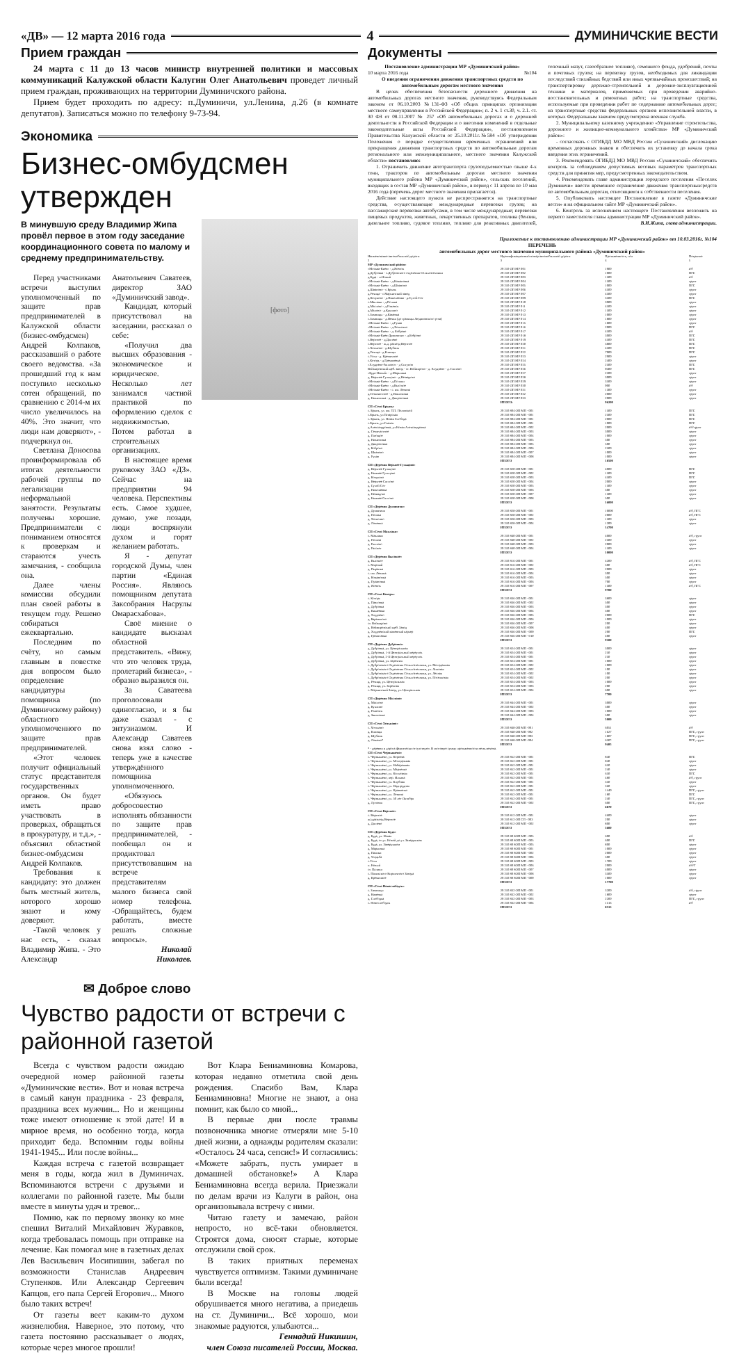«ДВ» — 12 марта 2016 года 4 ДУМИНИЧСКИЕ ВЕСТИ
Прием граждан
24 марта с 11 до 13 часов министр внутренней политики и массовых коммуникаций Калужской области Калугин Олег Анатольевич проведет личный прием граждан, проживающих на территории Думиничского района.
Прием будет проходить по адресу: п.Думиничи, ул.Ленина, д.26 (в комнате депутатов). Записаться можно по телефону 9-73-94.
Экономика
Бизнес-омбудсмен утвержден
[фото]
В минувшую среду Владимир Жипа провёл первое в этом году заседание координационного совета по малому и среднему предпринимательству.
Перед участниками встречи выступил уполномоченный по защите прав предпринимателей в Калужской области (бизнес-омбудсмен) Андрей Колпаков, рассказавший о работе своего ведомства. «За прошедший год к нам поступило несколько сотен обращений, по сравнению с 2014-м их число увеличилось на 40%. Это значит, что люди нам доверяют», - подчеркнул он.
Светлана Доносова проинформировала об итогах деятельности рабочей группы по легализации неформальной занятости. Результаты получены хорошие. Предприниматели с пониманием относятся к проверкам и стараются учесть замечания, - сообщила она.
Далее члены комиссии обсудили план своей работы в текущем году. Решено собираться ежеквартально.
Последним по счёту, но самым главным в повестке дня вопросом было определение кандидатуры помощника (по Думиничскому району) областного уполномоченного по защите прав предпринимателей.
«Этот человек получит официальный статус представителя государственных органов. Он будет иметь право участвовать в проверках, обращаться в прокуратуру, и т.д.», - объяснил областной бизнес-омбудсмен Андрей Колпаков.
Требования к кандидату: это должен быть местный житель, которого хорошо знают и кому доверяют.
-Такой человек у нас есть, - сказал Владимир Жипа. - Это Александр Анатольевич Саватеев, директор ЗАО «Думиничский завод».
Кандидат, который присутствовал на заседании, рассказал о себе:
«Получил два высших образования - экономическое и юридическое. Несколько лет занимался частной практикой по оформлению сделок с недвижимостью. Потом работал в строительных организациях.
В настоящее время руковожу ЗАО «ДЗ». Сейчас на предприятии 94 человека. Перспективы есть. Самое худшее, думаю, уже позади, люди воспрянули духом и горят желанием работать.
Я - депутат городской Думы, член партии «Единая Россия». Являюсь помощником депутата Заксобрания Насрулы Омарасхабова».
Своё мнение о кандидате высказал областной представитель. «Вижу, что это человек труда, пролетарий бизнеса», - образно выразился он.
За Саватеева проголосовали единогласно, и я бы даже сказал - с энтузиазмом. И Александр Саватеев снова взял слово - теперь уже в качестве утверждённого помощника уполномоченного.
«Обязуюсь добросовестно исполнять обязанности по защите прав предпринимателей, - пообещал он и продиктовал присутствовавшим на встрече представителям малого бизнеса свой номер телефона. -Обращайтесь, будем работать, вместе решать сложные вопросы».
Николай Николаев.
✉ Доброе слово
Чувство радости от встречи с районной газетой
Всегда с чувством радости ожидаю очередной номер районной газеты «Думиничские вести». Вот и новая встреча в самый канун праздника - 23 февраля, праздника всех мужчин... Но и женщины тоже имеют отношение к этой дате! И в мирное время, но особенно тогда, когда приходит беда. Вспомним годы войны 1941-1945... Или после войны...
Каждая встреча с газетой возвращает меня в годы, когда жил в Думиничах. Вспоминаются встречи с друзьями и коллегами по районной газете. Мы были вместе в минуты удач и тревог...
Помню, как по первому звонку ко мне спешил Виталий Михайлович Журавков, когда требовалась помощь при отправке на лечение. Как помогал мне в газетных делах Лев Васильевич Иосипишин, забегал по возможности Станислав Андреевич Ступенков. Или Александр Сергеевич Капцов, его папа Сергей Егорович... Много было таких встреч!
От газеты веет каким-то духом жизнелюбия. Наверное, это потому, что газета постоянно рассказывает о людях, которые через многое прошли!
Вот Клара Бениаминовна Комарова, которая недавно отметила свой день рождения. Спасибо Вам, Клара Бениаминовна! Многие не знают, а она помнит, как было со мной...
В первые дни после травмы позвоночника многие отмеряли мне 5-10 дней жизни, а однажды родителям сказали: «Осталось 24 часа, сепсис!» И согласились: «Можете забрать, пусть умирает в домашней обстановке!» А Клара Бениаминовна всегда верила. Приезжали по делам врачи из Калуги в район, она организовывала встречу с ними.
Читаю газету и замечаю, район непросто, но всё-таки обновляется. Строятся дома, сносят старые, которые отслужили свой срок.
В таких приятных переменах чувствуется оптимизм. Такими думиничане были всегда!
В Москве на головы людей обрушивается много негатива, а приедешь на ст. Думиничи... Всё хорошо, мои знакомые радуются, улыбаются...
Геннадий Никишин,
член Союза писателей России, Москва.
Документы
Постановление администрации МР «Думиничский район»
10 марта 2016 года №104
О введении ограничения движения транспортных средств по автомобильным дорогам местного значения
В целях обеспечения безопасности дорожного движения на автомобильных дорогах местного значения, руководствуясь Федеральным законом от 06.10.2003 №131-ФЗ «Об общих принципах организации местного самоуправления в Российской Федерации»; п. 2 ч. 1 ст.30, ч. 2.1. ст. 30 ФЗ от 08.11.2007 № 257 «Об автомобильных дорогах и о дорожной деятельности в Российской Федерации и о внесении изменений в отдельные законодательные акты Российской Федерации», постановлением Правительства Калужской области от 25.10.2011г.№584 «Об утверждении Положения о порядке осуществления временных ограничений или прекращения движения транспортных средств по автомобильным дорогам регионального или межмуниципального, местного значения Калужской области» постановляю:
1. Ограничить движение автотранспорта грузоподъемностью свыше 4-х тонн, тракторов по автомобильным дорогам местного значения муниципального района МР «Думиничский район», сельских поселений, входящих в состав МР «Думиничский район», в период с 11 апреля по 10 мая 2016 года (перечень дорог местного значения прилагается).
Действие настоящего пункта не распространяется на транспортные средства, осуществляющие международные перевозки грузов; на пассажирские перевозки автобусами, в том числе международные; перевозки пищевых продуктов, животных, лекарственных препаратов, топлива (бензин, дизельное топливо, судовое топливо, топливо для реактивных двигателей, топочный мазут, газообразное топливо), семенного фонда, удобрений, почты и почтовых грузов; на перевозку грузов, необходимых для ликвидации последствий стихийных бедствий или иных чрезвычайных происшествий; на транспортировку дорожно-строительной и дорожно-эксплуатационной техники и материалов, применяемых при проведении аварийно-восстановительных и ремонтных работ; на транспортные средства, используемые при проведении работ по содержанию автомобильных дорог; на транспортные средства федеральных органов исполнительной власти, в которых Федеральным законом предусмотрена военная служба.
2. Муниципальному казенному учреждению «Управление строительства, дорожного и жилищно-коммунального хозяйства» МР «Думиничский район»:
- согласовать с ОГИБДД МО МВД России «Сухиничский» дислокацию временных дорожных знаков и обеспечить их установку до начала срока введения этих ограничений.
3. Рекомендовать ОГИБДД МО МВД России «Сухиничский» обеспечить контроль за соблюдением допустимых весовых параметров транспортных средств для принятия мер, предусмотренных законодательством.
4. Рекомендовать главе администрации городского поселения «Поселок Думиничи» ввести временное ограничение движения транспортныхсредств по автомобильным дорогам, относящимся к собственности поселения.
5. Опубликовать настоящее Постановление в газете «Думиничские вести» и на официальном сайте МР «Думиничский район».
6. Контроль за исполнением настоящего Постановления возложить на первого заместителя главы администрации МР «Думиничский район».
В.И.Жипа, глава администрации.
Приложение к постановлению администрации МР «Думиничский район» от 10.03.2016г. №104
ПЕРЕЧЕНЬ
автомобильных дорог местного значения муниципального района «Думиничский район»
| Наименование автомобильной дороги | Идентификационный номер автомобильной дороги | Протяженность, п/м | Покрытие |
| --- | --- | --- | --- |
| 2 | 3 | 4 | 5 |
| МР «Думиничский район» | | | |
| «Москва-Киев» - д.Ясенок | 29 210 ОП МР 001 | 1900 | а/б |
| д.Дубровка - с.Дубровского отделения Сельхозтехники | 29 210 ОП МР 002 | 1000 | ПГС |
| д.Буда - п.Новый | 29 210 ОП МР 003 | 1500 | а/б |
| «Москва-Киев» - д.Кожановка | 29 210 ОП МР 004 | 1500 | грунт |
| «Москва-Киев» - д.Шваново | 29 210 ОП МР 005 | 1000 | ПГС |
| д.Шваново - с.Брынь | 29 210 ОП МР 006 | 4500 | грунт |
| д.Речица - с.Марьинский завод | 29 210 ОП МР 007 | 4500 | грунт |
| д.Кочуково - д.Николаевка - д.Сухой Сот | 29 210 ОП МР 009 | 3500 | ПГС |
| с.Маклаки - д.Поляна | 29 210 ОП МР 010 | 3900 | грунт |
| д.Маслово - д.Роженск | 29 210 ОП МР 011 | 4500 | грунт |
| д.Малово - д.Куклино | 29 210 ОП МР 012 | 1500 | грунт |
| с.Зимницы - д.Каменка | 29 210 ОП МР 013 | 1000 | грунт |
| с.Зимницы - д.Печки (до границы Людиновского р-на) | 29 210 ОП МР 014 | 1800 | грунт |
| «Москва-Киев» - д.Рукав | 29 210 ОП МР 015 | 1800 | грунт |
| «Москва-Киев» - д.Хотисино | 29 210 ОП МР 016 | 2000 | ПГС |
| «Москва-Киев» - д. Боброво | 29 210 ОП МР 017 | 4500 | а/б |
| «Москва-Киев-Думиничи» - д.Боброво | 29 210 ОП МР 018 | 3000 | ПГС |
| с.Вертное - д.Дяглево | 29 210 ОП МР 019 | 4500 | ПГС |
| с.Вертное - ж.д. разъезд Вертное | 29 210 ОП МР 020 | 3800 | ПГС |
| с.Хотьково - д.Шубник | 29 210 ОП МР 021 | 4500 | ПГС |
| д.Речица - д.Клинцы | 29 210 ОП МР 022 | 7900 | ПГС |
| с.Усты - д. Кремичное | 29 210 ОП МР 023 | 2900 | грунт |
| с.Которь - д.Гремячевка | 29 210 ОП МР 024 | 2400 | грунт |
| «Хлуднево-Ряплово» - д Сигунов | 29 210 ОП МР 025 | 2500 | ПГС |
| Воймировский щеб. завод - ст. Воймирово - д. Хлуднево - д. Сяглово | 29 210 ОП МР 026 | 9400 | ПГС |
| «Буда-Новый» - д.Марьинка | 29 210 ОП МР 027 | 2200 | грунт |
| д. Верхнее Гульцово - д.Незвадово | 29 210 ОП МР 028 | 3000 | грунт |
| «Москва-Киев» - д.Поляки | 29 210 ОП МР 029 | 3500 | грунт |
| «Москва-Киев» - д.Высокое | 29 210 ОП МР 030 | 900 | а/б |
| «Москва-Киев» - с. им. Ленина | 29 210 ОП МР 031 | 1300 | грунт |
| д.Семичастное - д.Никитинка | 29 210 ОП МР 032 | 2000 | грунт |
| д. Никитинка - д. Дикроновка | 29 210 ОП МР 033 | 2000 | грунт |
| | ИТОГО: | 96200 | |
| СП «Село Брынь» | | | |
| с. Брынь, ул. им. Т.П. Полянской | 29 210 804 ОП МП - 001 | 1500 | ПГС |
| с.Брынь, ул.Татарская | 29 210 804 ОП МП - 001 | 2500 | ПГС |
| с. Брынь, ул. Новая Слобода | 29 210 804 ОП МП - 001 | 2000 | ПГС |
| с.Брынь, ул.Скачок | 29 210 804 ОП МП - 001 | 1000 | ПГС |
| д.Александровка, ул.Новая Александровка | 29 210 804 ОП МП - 002 | 2000 | а/б/грунт |
| д. Семичастное | 29 210 804 ОП МП - 003 | 3000 | грунт |
| д. Плющое | 29 210 804 ОП МП - 004 | 1000 | грунт |
| д. Никитинка | 29 210 804 ОП МП - 005 | 500 | грунт |
| д. Дикроновка | 29 210 804 ОП МП - 005 | 500 | грунт |
| д. Боброво | 29 210 804 ОП МП - 006 | 2500 | грунт |
| д. Шваново | 29 210 804 ОП МП - 007 | 1000 | грунт |
| д. Рукав | 29 210 804 ОП МП - 008 | 1000 | грунт |
| | ИТОГО | 18500 | |
| СП «Деревня Верхнее Гульцово» | | | |
| д. Верхнее Гульцово | 29 210 820 ОП МП - 001 | 4000 | ПГС |
| д. Нижнее Гульцово | 29 210 820 ОП МП - 002 | 1500 | ПГС |
| д. Кочуково | 29 210 820 ОП МП - 003 | 4500 | ПГС |
| д. Верхнее Сяглово | 29 210 820 ОП МП - 004 | 2000 | грунт |
| д. Сухой Сот | 29 210 820 ОП МП - 005 | 1500 | грунт |
| д. Николаевка | 29 210 820 ОП МП - 006 | 500 | грунт |
| д. Незвадово | 29 210 820 ОП МП - 007 | 1500 | грунт |
| д. Нижнее Сяглово | 29 210 820 ОП МП - 008 | 500 | грунт |
| | ИТОГО | 16000 | |
| СП «Деревня Думиничи» | | | |
| д. Думиничи | 29 210 828 ОП МП - 001 | 10000 | а/б, ПГС |
| д. Поляки | 29 210 828 ОП МП - 002 | 2000 | а/б, ПГС |
| д. Хотисино | 29 210 828 ОП МП - 003 | 1500 | грунт |
| д. Ломенка | 29 210 828 ОП МП - 004 | 1200 | грунт |
| | ИТОГО | 14700 | |
| СП «Село Маклаки» | | | |
| с. Маклаки | 29 210 840 ОП МП - 001 | 4000 | а/б, грунт |
| д. Поляна | 29 210 840 ОП МП - 002 | 2500 | грунт |
| д. Ряплово | 29 210 840 ОП МП - 003 | 2000 | грунт |
| д. Рассвет | 29 210 840 ОП МП - 004 | 1500 | грунт |
| | ИТОГО | 10000 | |
| СП «Деревня Высокое» | | | |
| д. Высокое | 29 210 816 ОП МП - 001 | 4200 | а/б, ПГС |
| с. Мирный | 29 210 816 ОП МП - 002 | 500 | а/б, ПГС |
| д. Пыренка | 29 210 816 ОП МП - 003 | 2000 | грунт |
| с. им. Ленина | 29 210 816 ОП МП - 004 | 300 | грунт |
| д. Кожановка | 29 210 816 ОП МП - 005 | 500 | грунт |
| д. Пузановка | 29 210 816 ОП МП - 006 | 700 | грунт |
| д. Ясенок | 29 210 816 ОП МП - 007 | 1500 | а/б, ПГС |
| | ИТОГО | 9700 | |
| СП «Село Которь» | | | |
| с. Которь | 29 210 836 ОП МП - 001 | 3800 | грунт |
| д. Павловка | 29 210 836 ОП МП - 002 | 500 | грунт |
| д. Дубровка | 29 210 836 ОП МП - 003 | 300 | грунт |
| д. Кишеевка | 29 210 836 ОП МП - 004 | 300 | грунт |
| д. Хлуднево | 29 210 836 ОП МП - 005 | 2000 | ПГС |
| д. Бараньково | 29 210 836 ОП МП - 006 | 1000 | грунт |
| ст. Воймирово | 29 210 836 ОП МП - 007 | 200 | грунт |
| д. Воймировский щеб. Завод | 29 210 836 ОП МП - 008 | 400 | грунт |
| д. Хлудневский каменный карьер | 29 210 836 ОП МП - 009 | 200 | ПГС |
| д. Гремячевка | 29 210 836 ОП МП - 010 | 400 | грунт |
| | ИТОГО | 9100 | |
| СП «Деревня Дубровка» | | | |
| д. Дубровка, ул. Центральная | 29 210 824 ОП МП - 001 | 3000 | грунт |
| д. Дубровка, 1-й Центральный переулок | 29 210 824 ОП МП - 001 | 250 | грунт |
| д. Дубровка, 2-й Центральный переулок | 29 210 824 ОП МП - 001 | 250 | грунт |
| д. Дубровка, ул. Заречная | 29 210 824 ОП МП - 001 | 1000 | грунт |
| с. Дубровского Отделения Сельхозтехники, ул. Молодежная | 29 210 824 ОП МП - 002 | 1000 | грунт |
| с. Дубровского Отделения Сельхозтехники, ул. Липовая | 29 210 824 ОП МП - 002 | 100 | грунт |
| с. Дубровского Отделения Сельхозтехники, ул. Лесная | 29 210 824 ОП МП - 002 | 100 | грунт |
| с. Дубровского Отделения Сельхозтехники, ул. Поселковая | 29 210 824 ОП МП - 002 | 200 | грунт |
| д. Речица, ул. Центральная | 29 210 824 ОП МП - 003 | 1000 | грунт |
| д. Речица, ул. Заречная | 29 210 824 ОП МП - 003 | 200 | грунт |
| с. Марьинский Завод, ул. Центральная | 29 210 824 ОП МП - 004 | 600 | грунт |
| | ИТОГО | 7700 | |
| СП «Деревня Маслово» | | | |
| д. Маслово | 29 210 844 ОП МП - 001 | 3000 | грунт |
| д. Куклино | 29 210 844 ОП МП - 002 | 500 | грунт |
| д. Роженск | 29 210 844 ОП МП - 003 | 1000 | грунт |
| д. Звинтовка | 29 210 844 ОП МП - 004 | 500 | грунт |
| | ИТОГО | 5000 | |
| СП «Село Хотьково» | | | |
| с. Хотьково | 29 210 848 ОП МП -001 | 6051 | а/б |
| д. Клинцы | 29 210 848 ОП МП -002 | 1627 | ПГС, грунт |
| д. Шубник | 29 210 848 ОП МП -003 | 1807 | ПГС, грунт |
| д. Лошево* | 29 210 848 ОП МП -004 | 630* | ПГС, грунт |
| | ИТОГО | 9485 | |
| * - деревня и дорога фактически отсутствуют. В итоговую сумму протяженности не включена. | | | |
| СП «Село Чернышено» | | | |
| с. Чернышено, ул. Корнева | 29 210 852 ОП МП - 001 | 840 | ПГС |
| с. Чернышено, ул. Молодежная | 29 210 852 ОП МП - 001 | 840 | грунт |
| с. Чернышено, ул. Набережная | 29 210 852 ОП МП - 001 | 650 | грунт |
| с. Чернышено, ул. Марченко | 29 210 852 ОП МП - 001 | 240 | грунт |
| с. Чернышено, ул. Колхозная | 29 210 852 ОП МП - 001 | 650 | ПГС |
| с. Чернышено, пер. Ильина | 29 210 852 ОП МП - 001 | 480 | а/б, грунт |
| с. Чернышено, ул. Клубная | 29 210 852 ОП МП - 001 | 350 | грунт |
| с. Чернышено, ул. Надпрудная | 29 210 852 ОП МП - 001 | 360 | грунт |
| с. Чернышено, ул. Кравченко | 29 210 852 ОП МП - 001 | 1440 | ПГС, грунт |
| с. Чернышено, ул. Ленина | 29 210 852 ОП МП - 001 | 180 | ПГС |
| с. Чернышено, ул. 50 лет Октября | 29 210 852 ОП МП - 001 | 240 | ПГС, грунт |
| д. Лутовня | 29 210 852 ОП МП - 002 | 600 | ПГС, грунт |
| | ИТОГО | 6870 | |
| СП «Село Вертное» | | | |
| с. Вертное | 29 210 812 ОП МП - 001 | 4600 | грунт |
| ж/д разъезд Вертное | 29 210 812 ОП СП - 003 | 200 | грунт |
| д. Дяглево | 29 210 812 ОП МП - 002 | 800 | грунт |
| | ИТОГО | 5600 | |
| СП «Деревня Буда» | | | |
| д. Буда, ул. Новая | 29 210 80 8ОП МП - 005 | 600 | а/б |
| д. Буда, от ул. Новой до ул. Заверушком | 29 210 80 8ОП МП - 005 | 600 | ПГС |
| д. Буда, ул. Заверушком | 29 210 80 8ОП МП - 005 | 800 | грунт |
| д. Марьинка | 29 210 80 8ОП МП - 001 | 1000 | грунт |
| д. Палики | 29 210 80 8ОП МП - 002 | 2000 | грунт |
| д. Усадьба | 29 210 80 8ОП МП - 004 | 500 | грунт |
| с.Усты | 29 210 80 8ОП МП - 003 | 1700 | грунт |
| п. Новый | 29 210 80 8ОП МП - 006 | 2000 | а/б/Г |
| ст. Палики | 29 210 80 8ОП МП - 007 | 4000 | грунт |
| с. Паликского Кирпичного Завода | 29 210 80 8ОП МП - 008 | 3500 | грунт |
| д. Кремичное | 29 210 80 8ОП МП - 009 | 1000 | грунт |
| | ИТОГО | 17700 | |
| СП «Село Новослободск» | | | |
| с. Зимницы | 29 210 832 ОП МП - 001 | 3200 | а/б, грунт |
| д. Каменка | 29 210 832 ОП МП - 002 | 1800 | грунт |
| д. Слободка | 29 210 832 ОП МП - 003 | 2200 | ПГС, грунт |
| с. Новослободск | 29 210 832 ОП МП - 004 | 1313 | а/б |
| | ИТОГО | 8513 | |